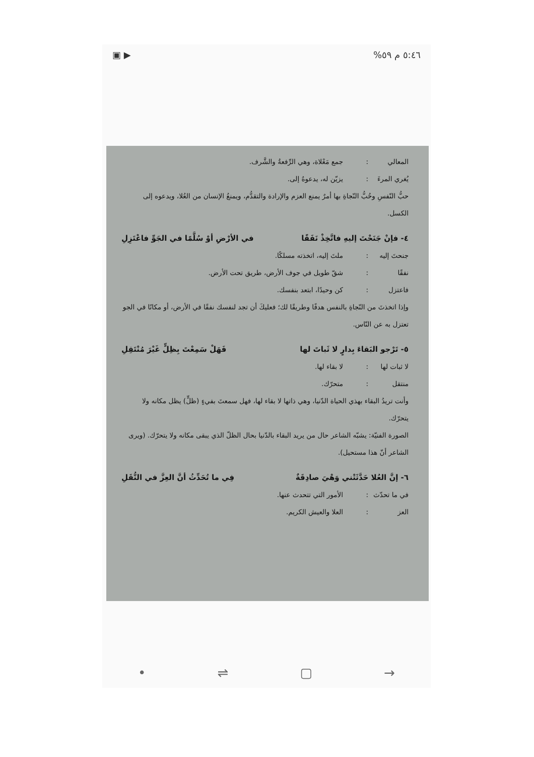٥:٤٦ م ٥٩% ▶ ▣
المعالي: جمع مَعْلاة، وهي الرِّفعةُ والشَّرف.
يُغري المرءَ: يزيّن له، يدعوهُ إلى.
حبُّ النّفسِ وحُبُّ النّجاةِ بها أمرٌ يمنع العزم والإرادة والتقدُّم، ويمنعُ الإنسان من العُلا، ويدعوه إلى الكسل.
٤- فإنْ جَنَحْتَ إليهِ فاتَّخِذْ نَفَقًا في الأرْضِ أوْ سُلَّمًا في الجَوِّ فاعْتَزِلِ
جنحتَ إليه: ملتَ إليه، اتخذته مسلكًا.
نفقًا: شقّ طويل في جوف الأرض، طريق تحت الأرض.
فاعتزل: كن وحيدًا، ابتعد بنفسك.
وإذا اتخذتَ من النّجاةِ بالنفس هدفًا وطريقًا لك؛ فعليكَ أن تجد لنفسك نفقًا في الأرض، أو مكانًا في الجو تعتزل به عن النّاس.
٥- تَرْجو البَقاءَ بِدارٍ لا ثَباتَ لها فَهَلْ سَمِعْتَ بِظِلٍّ غَيْرَ مُنْتَقِلِ
لا ثبات لها: لا بقاء لها.
منتقل: متحرّك.
وأنت تريدُ البقاء بهذي الحياة الدّنيا، وهي ذاتها لا بقاء لها، فهل سمعتَ بفيءٍ (ظلٍّ) يظل مكانه ولا يتحرّك.
الصورة الفنيّة: يشبّه الشاعر حال من يريد البقاء بالدّنيا بحال الظلّ الذي يبقى مكانه ولا يتحرّك. (ويرى الشاعر أنّ هذا مستحيل).
٦- إنَّ العُلا حَدَّثَتْني وَهْيَ صادِقَةٌ فِي ما تُحَدِّثُ أنَّ العِزَّ في النُّقَلِ
في ما تحدّث: الأمور التي تتحدث عنها.
العز: العلا والعيش الكريم.
• ⇌ ▢ →